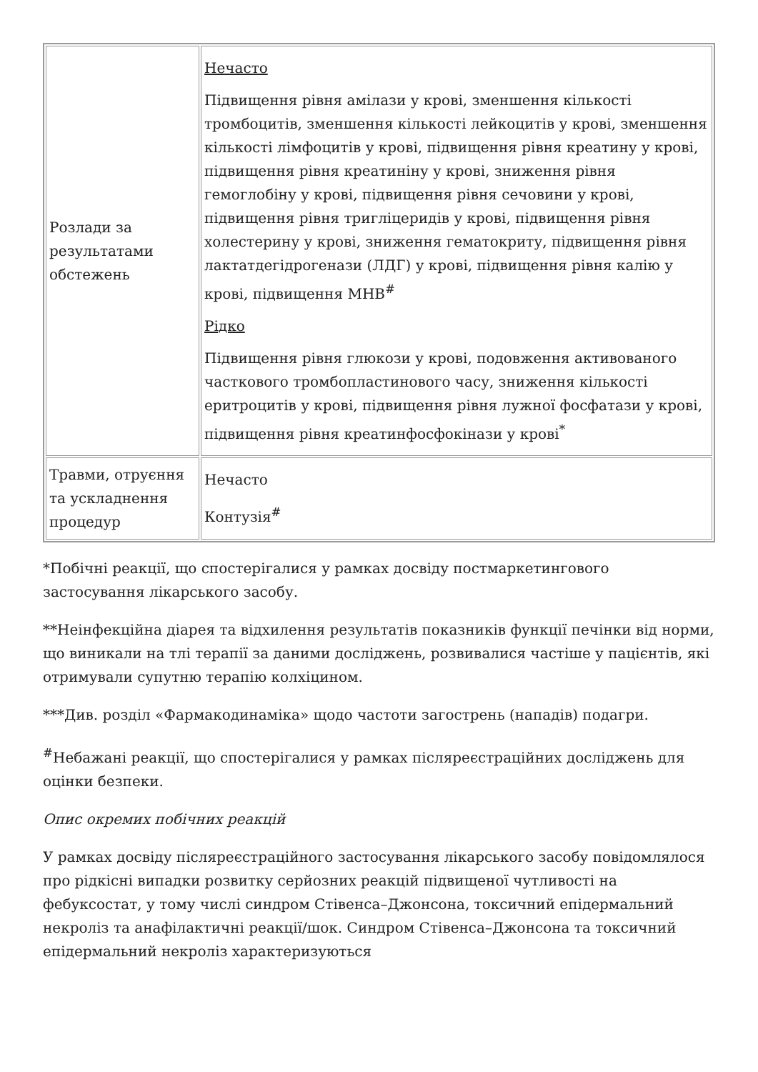| Розлади за результатами обстежень | Нечасто Підвищення рівня амілази у крові, зменшення кількості тромбоцитів, зменшення кількості лейкоцитів у крові, зменшення кількості лімфоцитів у крові, підвищення рівня креатину у крові, підвищення рівня креатиніну у крові, зниження рівня гемоглобіну у крові, підвищення рівня сечовини у крові, підвищення рівня тригліцеридів у крові, підвищення рівня холестерину у крові, зниження гематокриту, підвищення рівня лактатдегідрогенази (ЛДГ) у крові, підвищення рівня калію у крові, підвищення МНВ<sup>#</sup> Рідко Підвищення рівня глюкози у крові, подовження активованого часткового тромбопластинового часу, зниження кількості еритроцитів у крові, підвищення рівня лужної фосфатази у крові, підвищення рівня креатинфосфокінази у крові<sup>*</sup> |
| Травми, отруєння та ускладнення процедур | Нечасто Контузія<sup>#</sup> |
*Побічні реакції, що спостерігалися у рамках досвіду постмаркетингового застосування лікарського засобу.
**Неінфекційна діарея та відхилення результатів показників функції печінки від норми, що виникали на тлі терапії за даними досліджень, розвивалися частіше у пацієнтів, які отримували супутню терапію колхіцином.
***Див. розділ «Фармакодинаміка» щодо частоти загострень (нападів) подагри.
<sup>#</sup> Небажані реакції, що спостерігалися у рамках післяреєстраційних досліджень для оцінки безпеки.
Опис окремих побічних реакцій
У рамках досвіду післяреєстраційного застосування лікарського засобу повідомлялося про рідкісні випадки розвитку серйозних реакцій підвищеної чутливості на фебуксостат, у тому числі синдром Стівенса–Джонсона, токсичний епідермальний некроліз та анафілактичні реакції/шок. Синдром Стівенса–Джонсона та токсичний епідермальний некроліз характеризуються